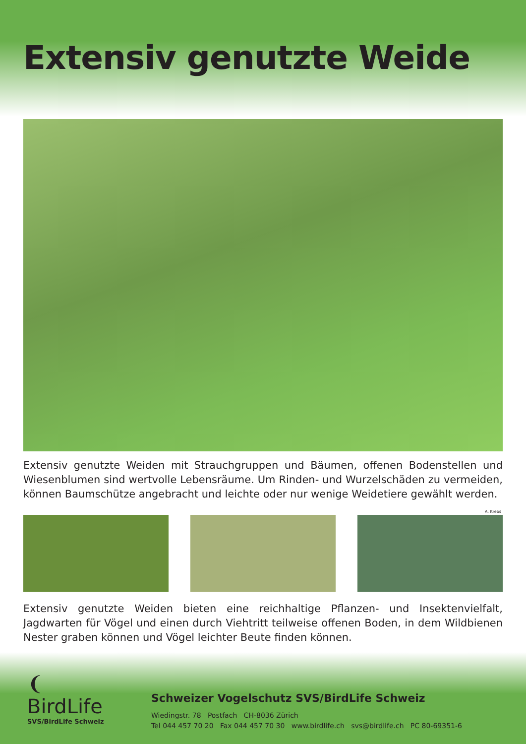Extensiv genutzte Weide
Extensiv genutzte Weiden mit Strauchgruppen und Bäumen, offenen Bodenstellen und Wiesenblumen sind wertvolle Lebensräume. Um Rinden- und Wurzelschäden zu vermeiden, können Baumschütze angebracht und leichte oder nur wenige Weidetiere gewählt werden.
A. Krebs
Extensiv genutzte Weiden bieten eine reichhaltige Pflanzen- und Insektenvielfalt, Jagdwarten für Vögel und einen durch Viehtritt teilweise offenen Boden, in dem Wildbienen Nester graben können und Vögel leichter Beute finden können.
❨
BirdLife
SVS/BirdLife Schweiz
Schweizer Vogelschutz SVS/BirdLife Schweiz
Wiedingstr. 78 Postfach CH-8036 Zürich
Tel 044 457 70 20 Fax 044 457 70 30 www.birdlife.ch svs@birdlife.ch PC 80-69351-6